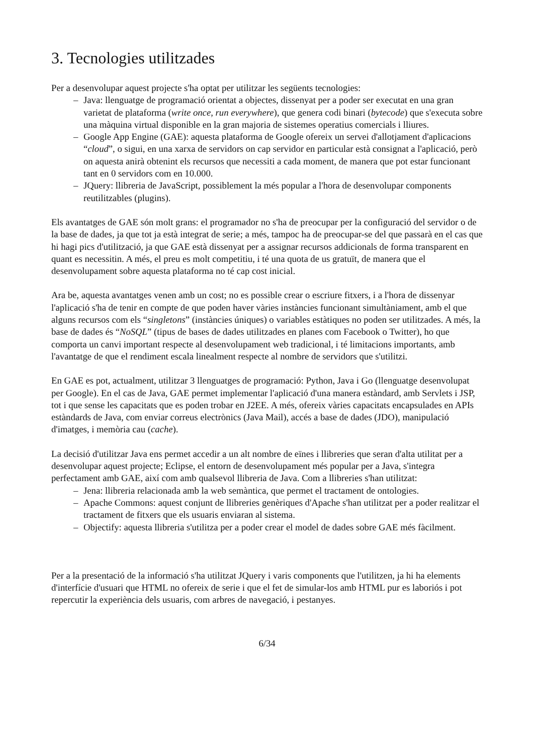3. Tecnologies utilitzades
Per a desenvolupar aquest projecte s'ha optat per utilitzar les següents tecnologies:
– Java: llenguatge de programació orientat a objectes, dissenyat per a poder ser executat en una gran varietat de plataforma (write once, run everywhere), que genera codi binari (bytecode) que s'executa sobre una màquina virtual disponible en la gran majoria de sistemes operatius comercials i lliures.
– Google App Engine (GAE): aquesta plataforma de Google ofereix un servei d'allotjament d'aplicacions “cloud”, o sigui, en una xarxa de servidors on cap servidor en particular està consignat a l'aplicació, però on aquesta anirà obtenint els recursos que necessiti a cada moment, de manera que pot estar funcionant tant en 0 servidors com en 10.000.
– JQuery: llibreria de JavaScript, possiblement la més popular a l'hora de desenvolupar components reutilitzables (plugins).
Els avantatges de GAE són molt grans: el programador no s'ha de preocupar per la configuració del servidor o de la base de dades, ja que tot ja està integrat de serie; a més, tampoc ha de preocupar-se del que passarà en el cas que hi hagi pics d'utilització, ja que GAE està dissenyat per a assignar recursos addicionals de forma transparent en quant es necessitin. A més, el preu es molt competitiu, i té una quota de us gratuït, de manera que el desenvolupament sobre aquesta plataforma no té cap cost inicial.
Ara be, aquesta avantatges venen amb un cost; no es possible crear o escriure fitxers, i a l'hora de dissenyar l'aplicació s'ha de tenir en compte de que poden haver vàries instàncies funcionant simultàniament, amb el que alguns recursos com els “singletons” (instàncies úniques) o variables estàtiques no poden ser utilitzades. A més, la base de dades és “NoSQL” (tipus de bases de dades utilitzades en planes com Facebook o Twitter), ho que comporta un canvi important respecte al desenvolupament web tradicional, i té limitacions importants, amb l'avantatge de que el rendiment escala linealment respecte al nombre de servidors que s'utilitzi.
En GAE es pot, actualment, utilitzar 3 llenguatges de programació: Python, Java i Go (llenguatge desenvolupat per Google). En el cas de Java, GAE permet implementar l'aplicació d'una manera estàndard, amb Servlets i JSP, tot i que sense les capacitats que es poden trobar en J2EE. A més, ofereix vàries capacitats encapsulades en APIs estàndards de Java, com enviar correus electrònics (Java Mail), accés a base de dades (JDO), manipulació d'imatges, i memòria cau (cache).
La decisió d'utilitzar Java ens permet accedir a un alt nombre de eïnes i llibreries que seran d'alta utilitat per a desenvolupar aquest projecte; Eclipse, el entorn de desenvolupament més popular per a Java, s'integra perfectament amb GAE, així com amb qualsevol llibreria de Java. Com a llibreries s'han utilitzat:
– Jena: llibreria relacionada amb la web semàntica, que permet el tractament de ontologies.
– Apache Commons: aquest conjunt de llibreries genèriques d'Apache s'han utilitzat per a poder realitzar el tractament de fitxers que els usuaris enviaran al sistema.
– Objectify: aquesta llibreria s'utilitza per a poder crear el model de dades sobre GAE més fàcilment.
Per a la presentació de la informació s'ha utilitzat JQuery i varis components que l'utilitzen, ja hi ha elements d'interfície d'usuari que HTML no ofereix de serie i que el fet de simular-los amb HTML pur es laboriós i pot repercutir la experiència dels usuaris, com arbres de navegació, i pestanyes.
6/34